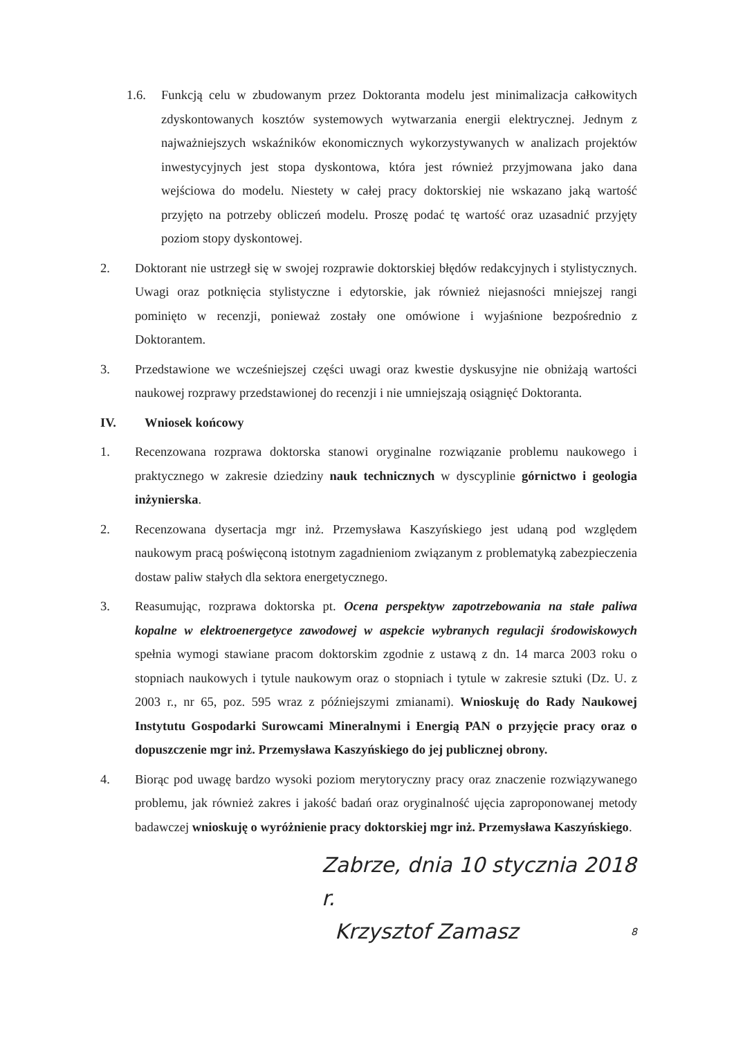1.6. Funkcją celu w zbudowanym przez Doktoranta modelu jest minimalizacja całkowitych zdyskontowanych kosztów systemowych wytwarzania energii elektrycznej. Jednym z najważniejszych wskaźników ekonomicznych wykorzystywanych w analizach projektów inwestycyjnych jest stopa dyskontowa, która jest również przyjmowana jako dana wejściowa do modelu. Niestety w całej pracy doktorskiej nie wskazano jaką wartość przyjęto na potrzeby obliczeń modelu. Proszę podać tę wartość oraz uzasadnić przyjęty poziom stopy dyskontowej.
2. Doktorant nie ustrzegł się w swojej rozprawie doktorskiej błędów redakcyjnych i stylistycznych. Uwagi oraz potknięcia stylistyczne i edytorskie, jak również niejasności mniejszej rangi pominięto w recenzji, ponieważ zostały one omówione i wyjaśnione bezpośrednio z Doktorantem.
3. Przedstawione we wcześniejszej części uwagi oraz kwestie dyskusyjne nie obniżają wartości naukowej rozprawy przedstawionej do recenzji i nie umniejszają osiągnięć Doktoranta.
IV. Wniosek końcowy
1. Recenzowana rozprawa doktorska stanowi oryginalne rozwiązanie problemu naukowego i praktycznego w zakresie dziedziny nauk technicznych w dyscyplinie górnictwo i geologia inżynierska.
2. Recenzowana dysertacja mgr inż. Przemysława Kaszyńskiego jest udaną pod względem naukowym pracą poświęconą istotnym zagadnieniom związanym z problematyką zabezpieczenia dostaw paliw stałych dla sektora energetycznego.
3. Reasumując, rozprawa doktorska pt. Ocena perspektyw zapotrzebowania na stałe paliwa kopalne w elektroenergetyce zawodowej w aspekcie wybranych regulacji środowiskowych spełnia wymogi stawiane pracom doktorskim zgodnie z ustawą z dn. 14 marca 2003 roku o stopniach naukowych i tytule naukowym oraz o stopniach i tytule w zakresie sztuki (Dz. U. z 2003 r., nr 65, poz. 595 wraz z późniejszymi zmianami). Wnioskuję do Rady Naukowej Instytutu Gospodarki Surowcami Mineralnymi i Energią PAN o przyjęcie pracy oraz o dopuszczenie mgr inż. Przemysława Kaszyńskiego do jej publicznej obrony.
4. Biorąc pod uwagę bardzo wysoki poziom merytoryczny pracy oraz znaczenie rozwiązywanego problemu, jak również zakres i jakość badań oraz oryginalność ujęcia zaproponowanej metody badawczej wnioskuję o wyróżnienie pracy doktorskiej mgr inż. Przemysława Kaszyńskiego.
Zabrze, dnia 10 stycznia 2018 r.
Krzysztof Zamasz 8